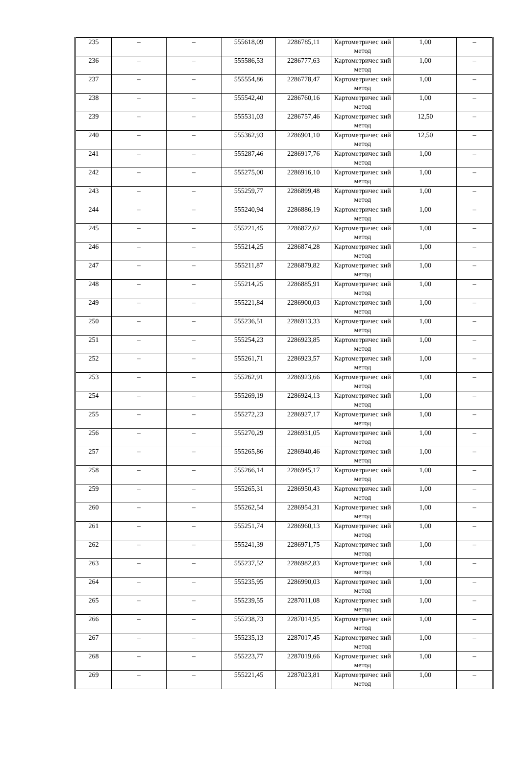| 235 | – | – | 555618,09 | 2286785,11 | Картометричес кий метод | 1,00 | – |
| 236 | – | – | 555586,53 | 2286777,63 | Картометричес кий метод | 1,00 | – |
| 237 | – | – | 555554,86 | 2286778,47 | Картометричес кий метод | 1,00 | – |
| 238 | – | – | 555542,40 | 2286760,16 | Картометричес кий метод | 1,00 | – |
| 239 | – | – | 555531,03 | 2286757,46 | Картометричес кий метод | 12,50 | – |
| 240 | – | – | 555362,93 | 2286901,10 | Картометричес кий метод | 12,50 | – |
| 241 | – | – | 555287,46 | 2286917,76 | Картометричес кий метод | 1,00 | – |
| 242 | – | – | 555275,00 | 2286916,10 | Картометричес кий метод | 1,00 | – |
| 243 | – | – | 555259,77 | 2286899,48 | Картометричес кий метод | 1,00 | – |
| 244 | – | – | 555240,94 | 2286886,19 | Картометричес кий метод | 1,00 | – |
| 245 | – | – | 555221,45 | 2286872,62 | Картометричес кий метод | 1,00 | – |
| 246 | – | – | 555214,25 | 2286874,28 | Картометричес кий метод | 1,00 | – |
| 247 | – | – | 555211,87 | 2286879,82 | Картометричес кий метод | 1,00 | – |
| 248 | – | – | 555214,25 | 2286885,91 | Картометричес кий метод | 1,00 | – |
| 249 | – | – | 555221,84 | 2286900,03 | Картометричес кий метод | 1,00 | – |
| 250 | – | – | 555236,51 | 2286913,33 | Картометричес кий метод | 1,00 | – |
| 251 | – | – | 555254,23 | 2286923,85 | Картометричес кий метод | 1,00 | – |
| 252 | – | – | 555261,71 | 2286923,57 | Картометричес кий метод | 1,00 | – |
| 253 | – | – | 555262,91 | 2286923,66 | Картометричес кий метод | 1,00 | – |
| 254 | – | – | 555269,19 | 2286924,13 | Картометричес кий метод | 1,00 | – |
| 255 | – | – | 555272,23 | 2286927,17 | Картометричес кий метод | 1,00 | – |
| 256 | – | – | 555270,29 | 2286931,05 | Картометричес кий метод | 1,00 | – |
| 257 | – | – | 555265,86 | 2286940,46 | Картометричес кий метод | 1,00 | – |
| 258 | – | – | 555266,14 | 2286945,17 | Картометричес кий метод | 1,00 | – |
| 259 | – | – | 555265,31 | 2286950,43 | Картометричес кий метод | 1,00 | – |
| 260 | – | – | 555262,54 | 2286954,31 | Картометричес кий метод | 1,00 | – |
| 261 | – | – | 555251,74 | 2286960,13 | Картометричес кий метод | 1,00 | – |
| 262 | – | – | 555241,39 | 2286971,75 | Картометричес кий метод | 1,00 | – |
| 263 | – | – | 555237,52 | 2286982,83 | Картометричес кий метод | 1,00 | – |
| 264 | – | – | 555235,95 | 2286990,03 | Картометричес кий метод | 1,00 | – |
| 265 | – | – | 555239,55 | 2287011,08 | Картометричес кий метод | 1,00 | – |
| 266 | – | – | 555238,73 | 2287014,95 | Картометричес кий метод | 1,00 | – |
| 267 | – | – | 555235,13 | 2287017,45 | Картометричес кий метод | 1,00 | – |
| 268 | – | – | 555223,77 | 2287019,66 | Картометричес кий метод | 1,00 | – |
| 269 | – | – | 555221,45 | 2287023,81 | Картометричес кий метод | 1,00 | – |